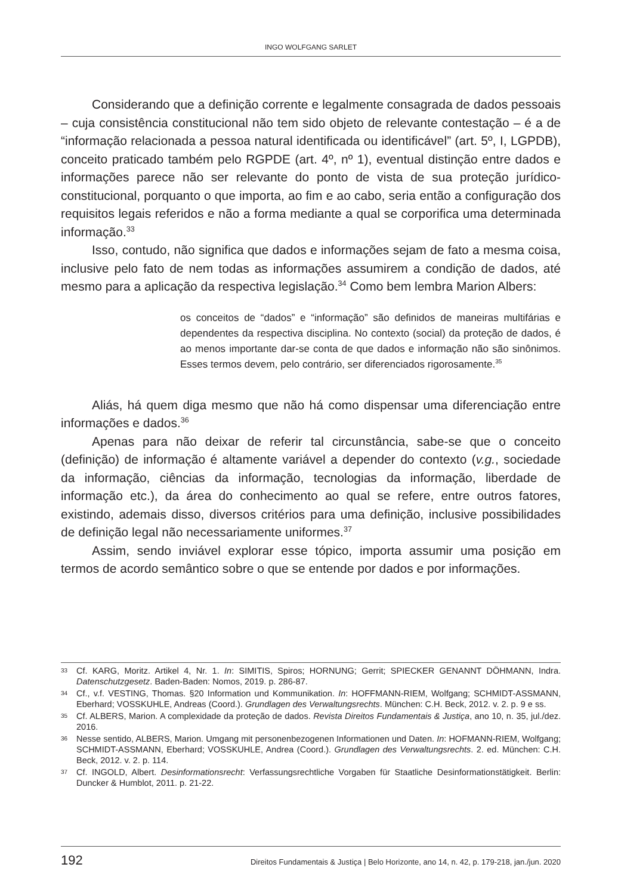INGO WOLFGANG SARLET
Considerando que a definição corrente e legalmente consagrada de dados pessoais – cuja consistência constitucional não tem sido objeto de relevante contestação – é a de “informação relacionada a pessoa natural identificada ou identificável” (art. 5º, I, LGPDB), conceito praticado também pelo RGPDE (art. 4º, nº 1), eventual distinção entre dados e informações parece não ser relevante do ponto de vista de sua proteção jurídico-constitucional, porquanto o que importa, ao fim e ao cabo, seria então a configuração dos requisitos legais referidos e não a forma mediante a qual se corporifica uma determinada informação.<sup>33</sup>
Isso, contudo, não significa que dados e informações sejam de fato a mesma coisa, inclusive pelo fato de nem todas as informações assumirem a condição de dados, até mesmo para a aplicação da respectiva legislação.<sup>34</sup> Como bem lembra Marion Albers:
os conceitos de “dados” e “informação” são definidos de maneiras multifárias e dependentes da respectiva disciplina. No contexto (social) da proteção de dados, é ao menos importante dar-se conta de que dados e informação não são sinônimos. Esses termos devem, pelo contrário, ser diferenciados rigorosamente.<sup>35</sup>
Aliás, há quem diga mesmo que não há como dispensar uma diferenciação entre informações e dados.<sup>36</sup>
Apenas para não deixar de referir tal circunstância, sabe-se que o conceito (definição) de informação é altamente variável a depender do contexto (v.g., sociedade da informação, ciências da informação, tecnologias da informação, liberdade de informação etc.), da área do conhecimento ao qual se refere, entre outros fatores, existindo, ademais disso, diversos critérios para uma definição, inclusive possibilidades de definição legal não necessariamente uniformes.<sup>37</sup>
Assim, sendo inviável explorar esse tópico, importa assumir uma posição em termos de acordo semântico sobre o que se entende por dados e por informações.
33 Cf. KARG, Moritz. Artikel 4, Nr. 1. In: SIMITIS, Spiros; HORNUNG; Gerrit; SPIECKER GENANNT DÖHMANN, Indra. Datenschutzgesetz. Baden-Baden: Nomos, 2019. p. 286-87.
34 Cf., v.f. VESTING, Thomas. §20 Information und Kommunikation. In: HOFFMANN-RIEM, Wolfgang; SCHMIDT-ASSMANN, Eberhard; VOSSKUHLE, Andreas (Coord.). Grundlagen des Verwaltungsrechts. München: C.H. Beck, 2012. v. 2. p. 9 e ss.
35 Cf. ALBERS, Marion. A complexidade da proteção de dados. Revista Direitos Fundamentais & Justiça, ano 10, n. 35, jul./dez. 2016.
36 Nesse sentido, ALBERS, Marion. Umgang mit personenbezogenen Informationen und Daten. In: HOFMANN-RIEM, Wolfgang; SCHMIDT-ASSMANN, Eberhard; VOSSKUHLE, Andrea (Coord.). Grundlagen des Verwaltungsrechts. 2. ed. München: C.H. Beck, 2012. v. 2. p. 114.
37 Cf. INGOLD, Albert. Desinformationsrecht: Verfassungsrechtliche Vorgaben für Staatliche Desinformationstätigkeit. Berlin: Duncker & Humblot, 2011. p. 21-22.
192 Direitos Fundamentais & Justiça | Belo Horizonte, ano 14, n. 42, p. 179-218, jan./jun. 2020